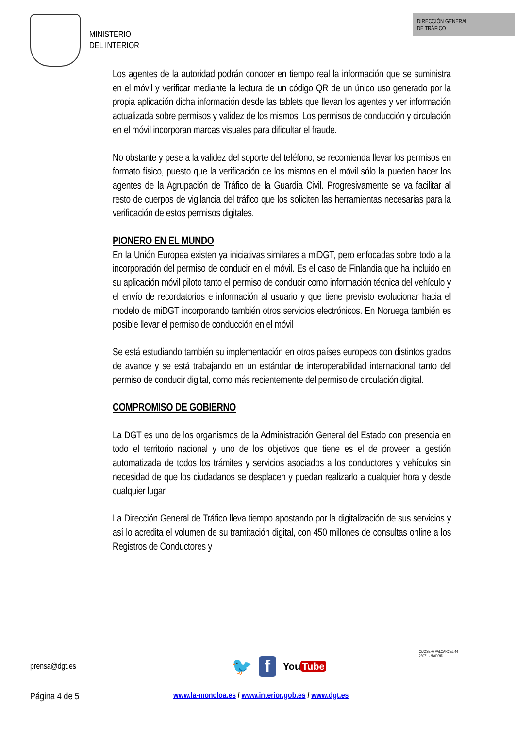MINISTERIO
DEL INTERIOR
DIRECCIÓN GENERAL
DE TRÁFICO
Los agentes de la autoridad podrán conocer en tiempo real la información que se suministra en el móvil y verificar mediante la lectura de un código QR de un único uso generado por la propia aplicación dicha información desde las tablets que llevan los agentes y ver información actualizada sobre permisos y validez de los mismos. Los permisos de conducción y circulación en el móvil incorporan marcas visuales para dificultar el fraude.
No obstante y pese a la validez del soporte del teléfono, se recomienda llevar los permisos en formato físico, puesto que la verificación de los mismos en el móvil sólo la pueden hacer los agentes de la Agrupación de Tráfico de la Guardia Civil. Progresivamente se va facilitar al resto de cuerpos de vigilancia del tráfico que los soliciten las herramientas necesarias para la verificación de estos permisos digitales.
PIONERO EN EL MUNDO
En la Unión Europea existen ya iniciativas similares a miDGT, pero enfocadas sobre todo a la incorporación del permiso de conducir en el móvil. Es el caso de Finlandia que ha incluido en su aplicación móvil piloto tanto el permiso de conducir como información técnica del vehículo y el envío de recordatorios e información al usuario y que tiene previsto evolucionar hacia el modelo de miDGT incorporando también otros servicios electrónicos. En Noruega también es posible llevar el permiso de conducción en el móvil
Se está estudiando también su implementación en otros países europeos con distintos grados de avance y se está trabajando en un estándar de interoperabilidad internacional tanto del permiso de conducir digital, como más recientemente del permiso de circulación digital.
COMPROMISO DE GOBIERNO
La DGT es uno de los organismos de la Administración General del Estado con presencia en todo el territorio nacional y uno de los objetivos que tiene es el de proveer la gestión automatizada de todos los trámites y servicios asociados a los conductores y vehículos sin necesidad de que los ciudadanos se desplacen y puedan realizarlo a cualquier hora y desde cualquier lugar.
La Dirección General de Tráfico lleva tiempo apostando por la digitalización de sus servicios y así lo acredita el volumen de su tramitación digital, con 450 millones de consultas online a los Registros de Conductores y
prensa@dgt.es
🐦 f You Tube
Página 4 de 5
www.la-moncloa.es / www.interior.gob.es / www.dgt.es
C/JOSEFA VALCARCEL 44
28071 - MADRID